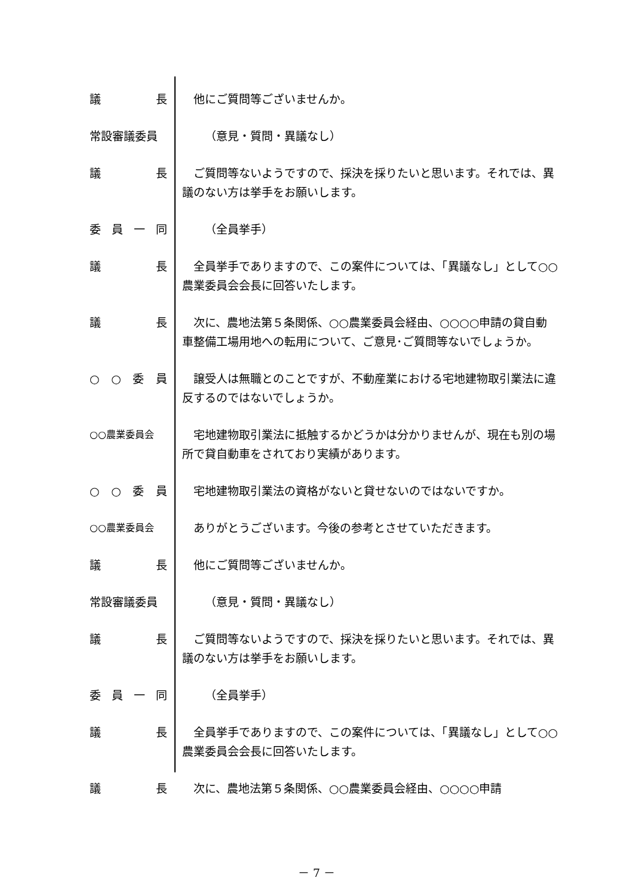議長 他にご質問等ございませんか。
常設審議委員 （意見・質問・異議なし）
議長 ご質問等ないようですので、採決を採りたいと思います。それでは、異議のない方は挙手をお願いします。
委員一同 （全員挙手）
議長 全員挙手でありますので、この案件については、「異議なし」として○○農業委員会会長に回答いたします。
議長 次に、農地法第５条関係、○○農業委員会経由、○○○○申請の貸自動車整備工場用地への転用について、ご意見･ご質問等ないでしょうか。
○ ○ 委員 譲受人は無職とのことですが、不動産業における宅地建物取引業法に違反するのではないでしょうか。
○○農業委員会
宅地建物取引業法に抵触するかどうかは分かりませんが、現在も別の場所で貸自動車をされており実績があります。
○ ○ 委員 宅地建物取引業法の資格がないと貸せないのではないですか。
○○農業委員会
ありがとうございます。今後の参考とさせていただきます。
議長 他にご質問等ございませんか。
常設審議委員 （意見・質問・異議なし）
議長 ご質問等ないようですので、採決を採りたいと思います。それでは、異議のない方は挙手をお願いします。
委員一同 （全員挙手）
議長 全員挙手でありますので、この案件については、「異議なし」として○○農業委員会会長に回答いたします。
議長 次に、農地法第５条関係、○○農業委員会経由、○○○○申請
－ 7 －